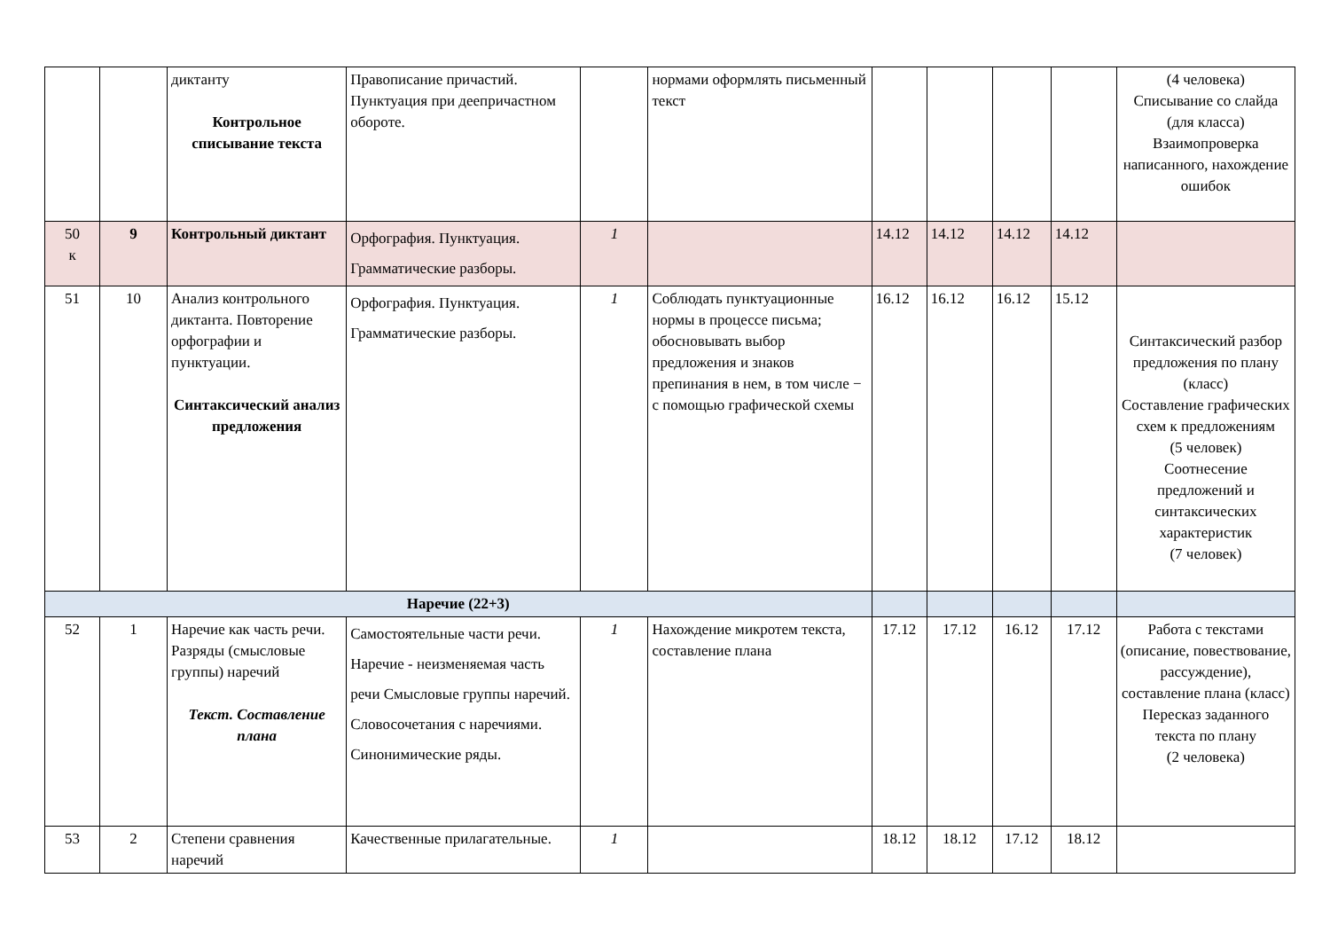| | | диктанту Контрольное списывание текста | Правописание причастий. Пунктуация при деепричастном обороте. | | нормами оформлять письменный текст | | | | | (4 человека) Списывание со слайда (для класса) Взаимопроверка написанного, нахождение ошибок |
| 50 к | 9 | Контрольный диктант | Орфография. Пунктуация. Грамматические разборы. | 1 | | 14.12 | 14.12 | 14.12 | 14.12 | |
| 51 | 10 | Анализ контрольного диктанта. Повторение орфографии и пунктуации. Синтаксический анализ предложения | Орфография. Пунктуация. Грамматические разборы. | 1 | Соблюдать пунктуационные нормы в процессе письма; обосновывать выбор предложения и знаков препинания в нем, в том числе − с помощью графической схемы | 16.12 | 16.12 | 16.12 | 15.12 | Синтаксический разбор предложения по плану (класс) Составление графических схем к предложениям (5 человек) Соотнесение предложений и синтаксических характеристик (7 человек) |
| Наречие (22+3) | | | | | | | | | | |
| 52 | 1 | Наречие как часть речи. Разряды (смысловые группы) наречий Текст. Составление плана | Самостоятельные части речи. Наречие - неизменяемая часть речи Смысловые группы наречий. Словосочетания с наречиями. Синонимические ряды. | 1 | Нахождение микротем текста, составление плана | 17.12 | 17.12 | 16.12 | 17.12 | Работа с текстами (описание, повествование, рассуждение), составление плана (класс) Пересказ заданного текста по плану (2 человека) |
| 53 | 2 | Степени сравнения наречий | Качественные прилагательные. | 1 | | 18.12 | 18.12 | 17.12 | 18.12 | |